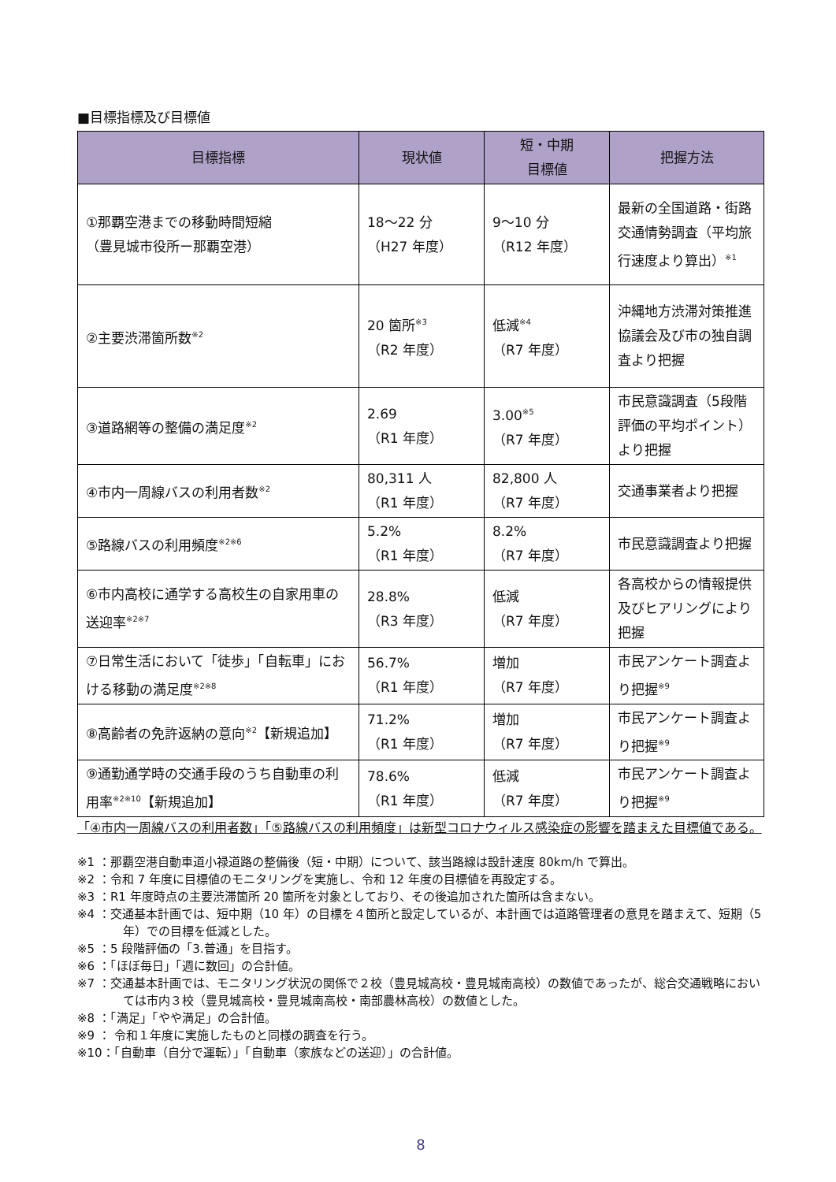■目標指標及び目標値
| 目標指標 | 現状値 | 短・中期 目標値 | 把握方法 |
| --- | --- | --- | --- |
| ①那覇空港までの移動時間短縮 （豊見城市役所ー那覇空港） | 18～22 分 （H27 年度） | 9～10 分 （R12 年度） | 最新の全国道路・街路交通情勢調査（平均旅行速度より算出）<sup>※1</sup> |
| ②主要渋滞箇所数<sup>※2</sup> | 20 箇所<sup>※3</sup> （R2 年度） | 低減<sup>※4</sup> （R7 年度） | 沖縄地方渋滞対策推進協議会及び市の独自調査より把握 |
| ③道路網等の整備の満足度<sup>※2</sup> | 2.69 （R1 年度） | 3.00<sup>※5</sup> （R7 年度） | 市民意識調査（5段階評価の平均ポイント）より把握 |
| ④市内一周線バスの利用者数<sup>※2</sup> | 80,311 人 （R1 年度） | 82,800 人 （R7 年度） | 交通事業者より把握 |
| ⑤路線バスの利用頻度<sup>※2※6</sup> | 5.2% （R1 年度） | 8.2% （R7 年度） | 市民意識調査より把握 |
| ⑥市内高校に通学する高校生の自家用車の送迎率<sup>※2※7</sup> | 28.8% （R3 年度） | 低減 （R7 年度） | 各高校からの情報提供及びヒアリングにより把握 |
| ⑦日常生活において「徒歩」「自転車」における移動の満足度<sup>※2※8</sup> | 56.7% （R1 年度） | 増加 （R7 年度） | 市民アンケート調査より把握<sup>※9</sup> |
| ⑧高齢者の免許返納の意向<sup>※2</sup>【新規追加】 | 71.2% （R1 年度） | 増加 （R7 年度） | 市民アンケート調査より把握<sup>※9</sup> |
| ⑨通勤通学時の交通手段のうち自動車の利用率<sup>※2※10</sup>【新規追加】 | 78.6% （R1 年度） | 低減 （R7 年度） | 市民アンケート調査より把握<sup>※9</sup> |
「④市内一周線バスの利用者数」「⑤路線バスの利用頻度」は新型コロナウィルス感染症の影響を踏まえた目標値である。
※1 ：那覇空港自動車道小禄道路の整備後（短・中期）について、該当路線は設計速度 80km/h で算出。
※2 ：令和 7 年度に目標値のモニタリングを実施し、令和 12 年度の目標値を再設定する。
※3 ：R1 年度時点の主要渋滞箇所 20 箇所を対象としており、その後追加された箇所は含まない。
※4 ：交通基本計画では、短中期（10 年）の目標を４箇所と設定しているが、本計画では道路管理者の意見を踏まえて、短期（5 年）での目標を低減とした。
※5 ：5 段階評価の「3.普通」を目指す。
※6 ：「ほぼ毎日」「週に数回」の合計値。
※7 ：交通基本計画では、モニタリング状況の関係で２校（豊見城高校・豊見城南高校）の数値であったが、総合交通戦略においては市内３校（豊見城高校・豊見城南高校・南部農林高校）の数値とした。
※8 ：「満足」「やや満足」の合計値。
※9 ： 令和１年度に実施したものと同様の調査を行う。
※10：「自動車（自分で運転）」「自動車（家族などの送迎）」の合計値。
8